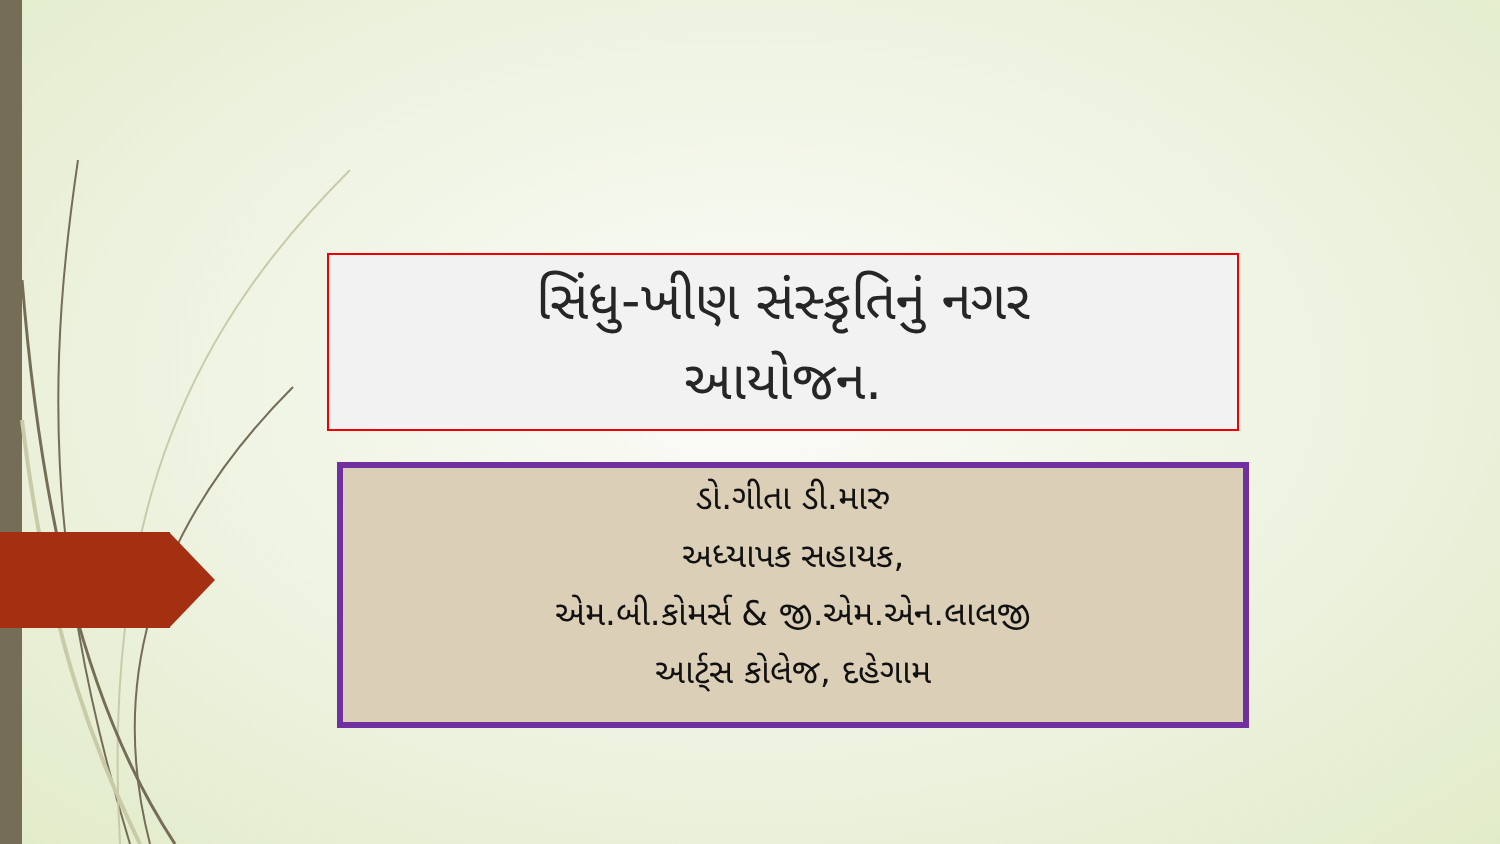સિંધુ-ખીણ સંસ્કૃતિનું નગર
આયોજન.
ડો.ગીતા ડી.મારુ
અધ્યાપક સહાયક,
એમ.બી.કોમર્સ & જી.એમ.એન.લાલજી
આર્ટ્સ કોલેજ, દહેગામ